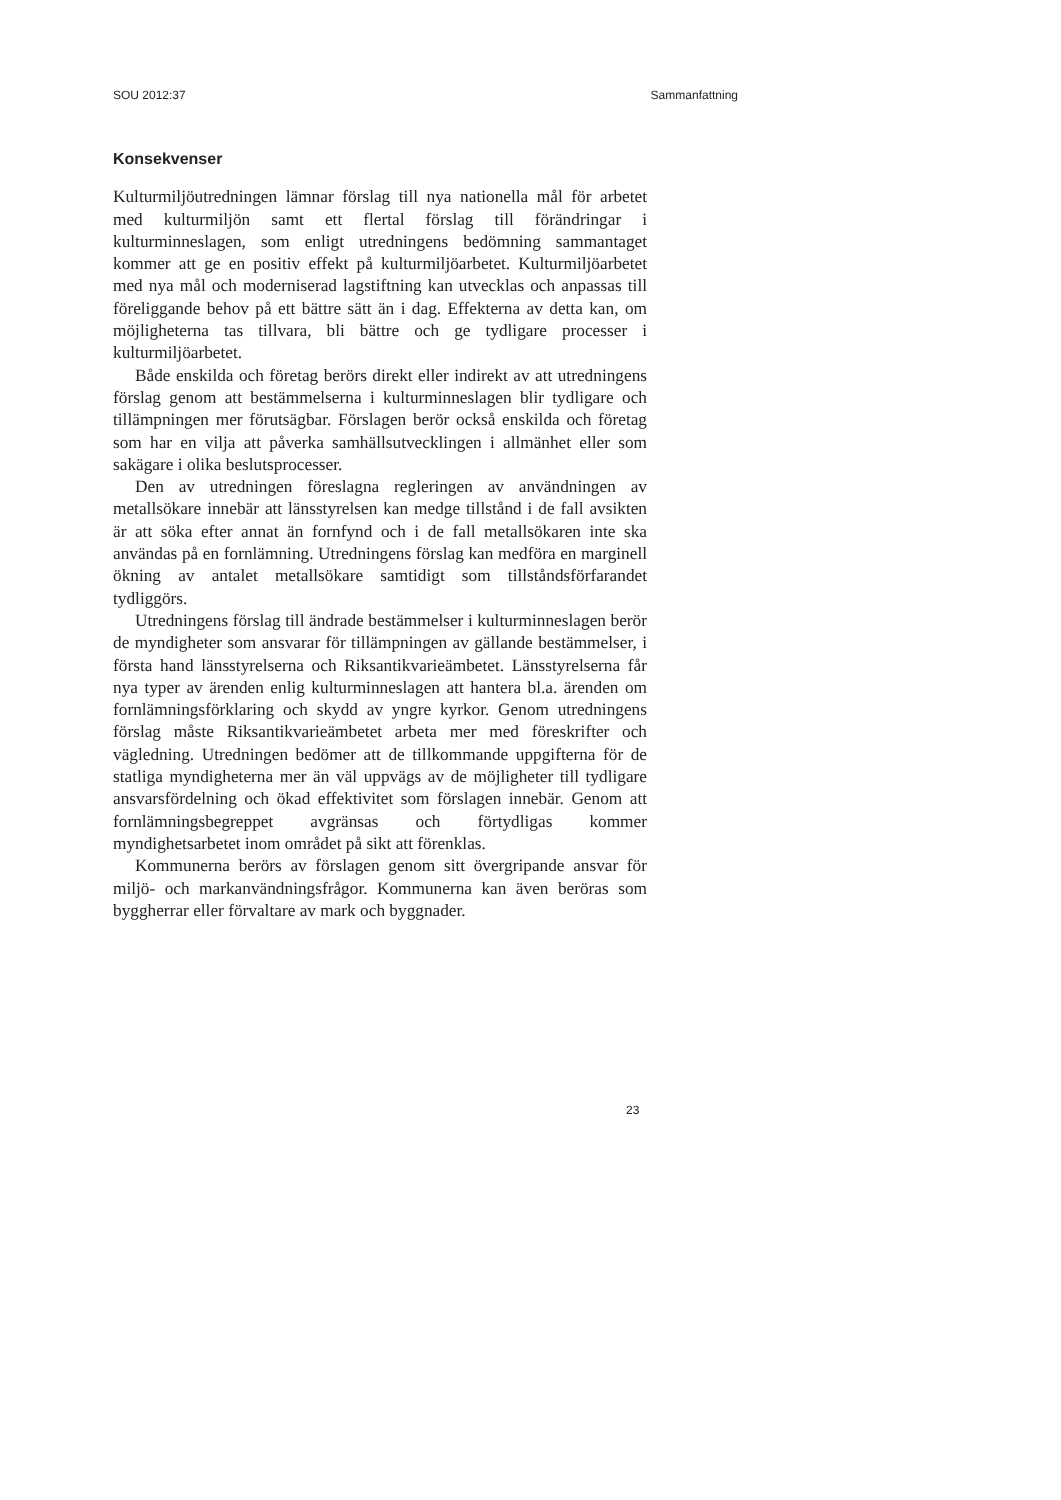SOU 2012:37 Sammanfattning
Konsekvenser
Kulturmiljöutredningen lämnar förslag till nya nationella mål för arbetet med kulturmiljön samt ett flertal förslag till förändringar i kulturminneslagen, som enligt utredningens bedömning sammantaget kommer att ge en positiv effekt på kulturmiljöarbetet. Kulturmiljöarbetet med nya mål och moderniserad lagstiftning kan utvecklas och anpassas till föreliggande behov på ett bättre sätt än i dag. Effekterna av detta kan, om möjligheterna tas tillvara, bli bättre och ge tydligare processer i kulturmiljöarbetet.
Både enskilda och företag berörs direkt eller indirekt av att utredningens förslag genom att bestämmelserna i kulturminneslagen blir tydligare och tillämpningen mer förutsägbar. Förslagen berör också enskilda och företag som har en vilja att påverka samhällsutvecklingen i allmänhet eller som sakägare i olika beslutsprocesser.
Den av utredningen föreslagna regleringen av användningen av metallsökare innebär att länsstyrelsen kan medge tillstånd i de fall avsikten är att söka efter annat än fornfynd och i de fall metallsökaren inte ska användas på en fornlämning. Utredningens förslag kan medföra en marginell ökning av antalet metallsökare samtidigt som tillståndsförfarandet tydliggörs.
Utredningens förslag till ändrade bestämmelser i kulturminneslagen berör de myndigheter som ansvarar för tillämpningen av gällande bestämmelser, i första hand länsstyrelserna och Riksantikvarieämbetet. Länsstyrelserna får nya typer av ärenden enlig kulturminneslagen att hantera bl.a. ärenden om fornlämningsförklaring och skydd av yngre kyrkor. Genom utredningens förslag måste Riksantikvarieämbetet arbeta mer med föreskrifter och vägledning. Utredningen bedömer att de tillkommande uppgifterna för de statliga myndigheterna mer än väl uppvägs av de möjligheter till tydligare ansvarsfördelning och ökad effektivitet som förslagen innebär. Genom att fornlämningsbegreppet avgränsas och förtydligas kommer myndighetsarbetet inom området på sikt att förenklas.
Kommunerna berörs av förslagen genom sitt övergripande ansvar för miljö- och markanvändningsfrågor. Kommunerna kan även beröras som byggherrar eller förvaltare av mark och byggnader.
23